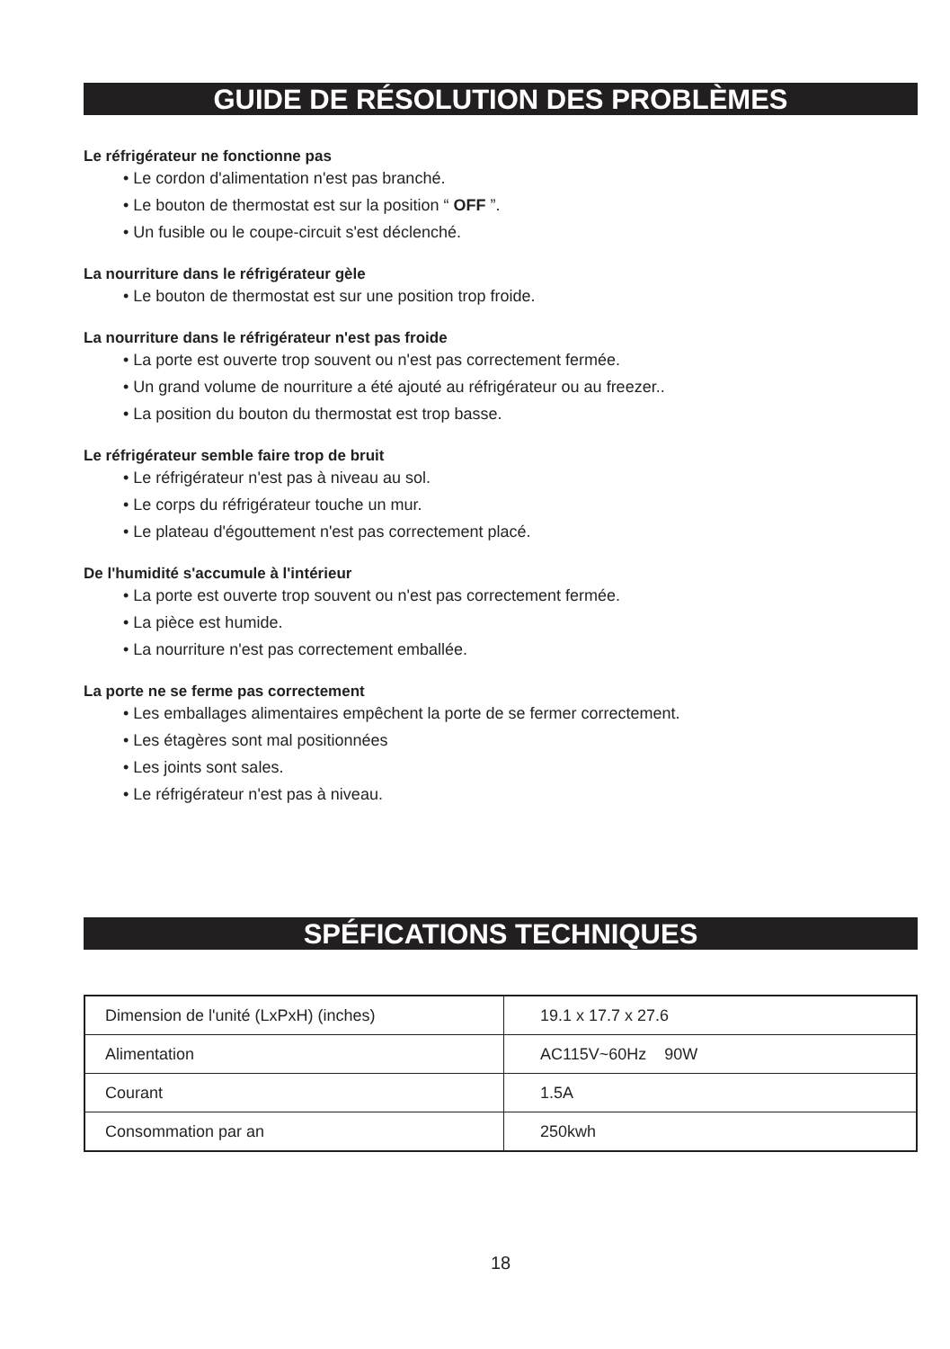GUIDE DE RÉSOLUTION DES PROBLÈMES
Le réfrigérateur ne fonctionne pas
• Le cordon d'alimentation n'est pas branché.
• Le bouton de thermostat est sur la position “ OFF ”.
• Un fusible ou le coupe-circuit s'est déclenché.
La nourriture dans le réfrigérateur gèle
• Le bouton de thermostat est sur une position trop froide.
La nourriture dans le réfrigérateur n'est pas froide
• La porte est ouverte trop souvent ou n'est pas correctement fermée.
• Un grand volume de nourriture a été ajouté au réfrigérateur ou au freezer..
• La position du bouton du thermostat est trop basse.
Le réfrigérateur semble faire trop de bruit
• Le réfrigérateur n'est pas à niveau au sol.
• Le corps du réfrigérateur touche un mur.
• Le plateau d'égouttement n'est pas correctement placé.
De l'humidité s'accumule à l'intérieur
• La porte est ouverte trop souvent ou n'est pas correctement fermée.
• La pièce est humide.
• La nourriture n'est pas correctement emballée.
La porte ne se ferme pas correctement
• Les emballages alimentaires empêchent la porte de se fermer correctement.
• Les étagères sont mal positionnées
• Les joints sont sales.
• Le réfrigérateur n'est pas à niveau.
SPÉFICATIONS TECHNIQUES
| Dimension de l'unité (LxPxH) (inches) | 19.1 x 17.7 x 27.6 |
| Alimentation | AC115V~60Hz 90W |
| Courant | 1.5A |
| Consommation par an | 250kwh |
18